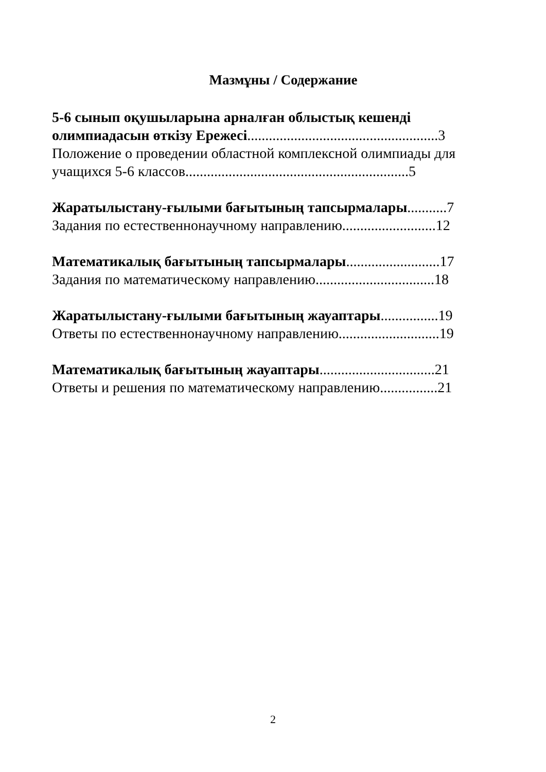Мазмұны / Содержание
5-6 сынып оқушыларына арналған облыстық кешенді олимпиадасын өткізу Ережесі.....................................................3
Положение о проведении областной комплексной олимпиады для учащихся 5-6 классов..............................................................5
Жаратылыстану-ғылыми бағытының тапсырмалары...........7
Задания по естественнонаучному направлению..........................12
Математикалық бағытының тапсырмалары..........................17
Задания по математическому направлению.................................18
Жаратылыстану-ғылыми бағытының жауаптары................19
Ответы по естественнонаучному направлению............................19
Математикалық бағытының жауаптары................................21
Ответы и решения по математическому направлению................21
2